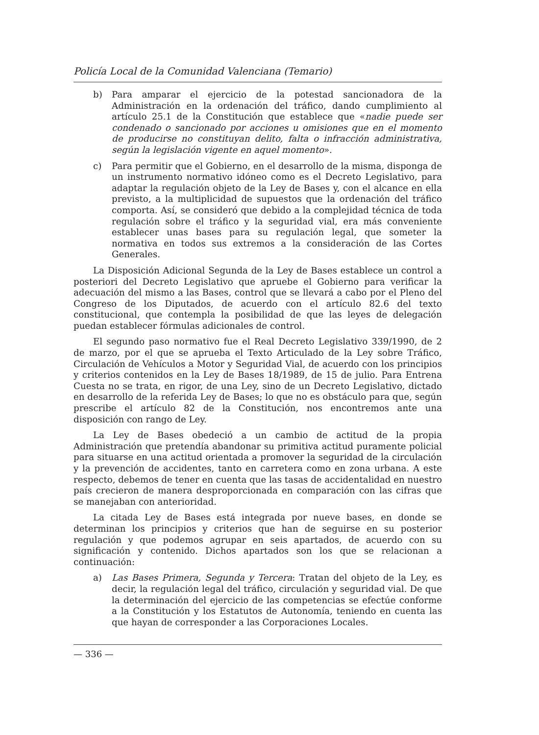Policía Local de la Comunidad Valenciana (Temario)
b) Para amparar el ejercicio de la potestad sancionadora de la Administración en la ordenación del tráfico, dando cumplimiento al artículo 25.1 de la Constitución que establece que «nadie puede ser condenado o sancionado por acciones u omisiones que en el momento de producirse no constituyan delito, falta o infracción administrativa, según la legislación vigente en aquel momento».
c) Para permitir que el Gobierno, en el desarrollo de la misma, disponga de un instrumento normativo idóneo como es el Decreto Legislativo, para adaptar la regulación objeto de la Ley de Bases y, con el alcance en ella previsto, a la multiplicidad de supuestos que la ordenación del tráfico comporta. Así, se consideró que debido a la complejidad técnica de toda regulación sobre el tráfico y la seguridad vial, era más conveniente establecer unas bases para su regulación legal, que someter la normativa en todos sus extremos a la consideración de las Cortes Generales.
La Disposición Adicional Segunda de la Ley de Bases establece un control a posteriori del Decreto Legislativo que apruebe el Gobierno para verificar la adecuación del mismo a las Bases, control que se llevará a cabo por el Pleno del Congreso de los Diputados, de acuerdo con el artículo 82.6 del texto constitucional, que contempla la posibilidad de que las leyes de delegación puedan establecer fórmulas adicionales de control.
El segundo paso normativo fue el Real Decreto Legislativo 339/1990, de 2 de marzo, por el que se aprueba el Texto Articulado de la Ley sobre Tráfico, Circulación de Vehículos a Motor y Seguridad Vial, de acuerdo con los principios y criterios contenidos en la Ley de Bases 18/1989, de 15 de julio. Para Entrena Cuesta no se trata, en rigor, de una Ley, sino de un Decreto Legislativo, dictado en desarrollo de la referida Ley de Bases; lo que no es obstáculo para que, según prescribe el artículo 82 de la Constitución, nos encontremos ante una disposición con rango de Ley.
La Ley de Bases obedeció a un cambio de actitud de la propia Administración que pretendía abandonar su primitiva actitud puramente policial para situarse en una actitud orientada a promover la seguridad de la circulación y la prevención de accidentes, tanto en carretera como en zona urbana. A este respecto, debemos de tener en cuenta que las tasas de accidentalidad en nuestro país crecieron de manera desproporcionada en comparación con las cifras que se manejaban con anterioridad.
La citada Ley de Bases está integrada por nueve bases, en donde se determinan los principios y criterios que han de seguirse en su posterior regulación y que podemos agrupar en seis apartados, de acuerdo con su significación y contenido. Dichos apartados son los que se relacionan a continuación:
a) Las Bases Primera, Segunda y Tercera: Tratan del objeto de la Ley, es decir, la regulación legal del tráfico, circulación y seguridad vial. De que la determinación del ejercicio de las competencias se efectúe conforme a la Constitución y los Estatutos de Autonomía, teniendo en cuenta las que hayan de corresponder a las Corporaciones Locales.
— 336 —